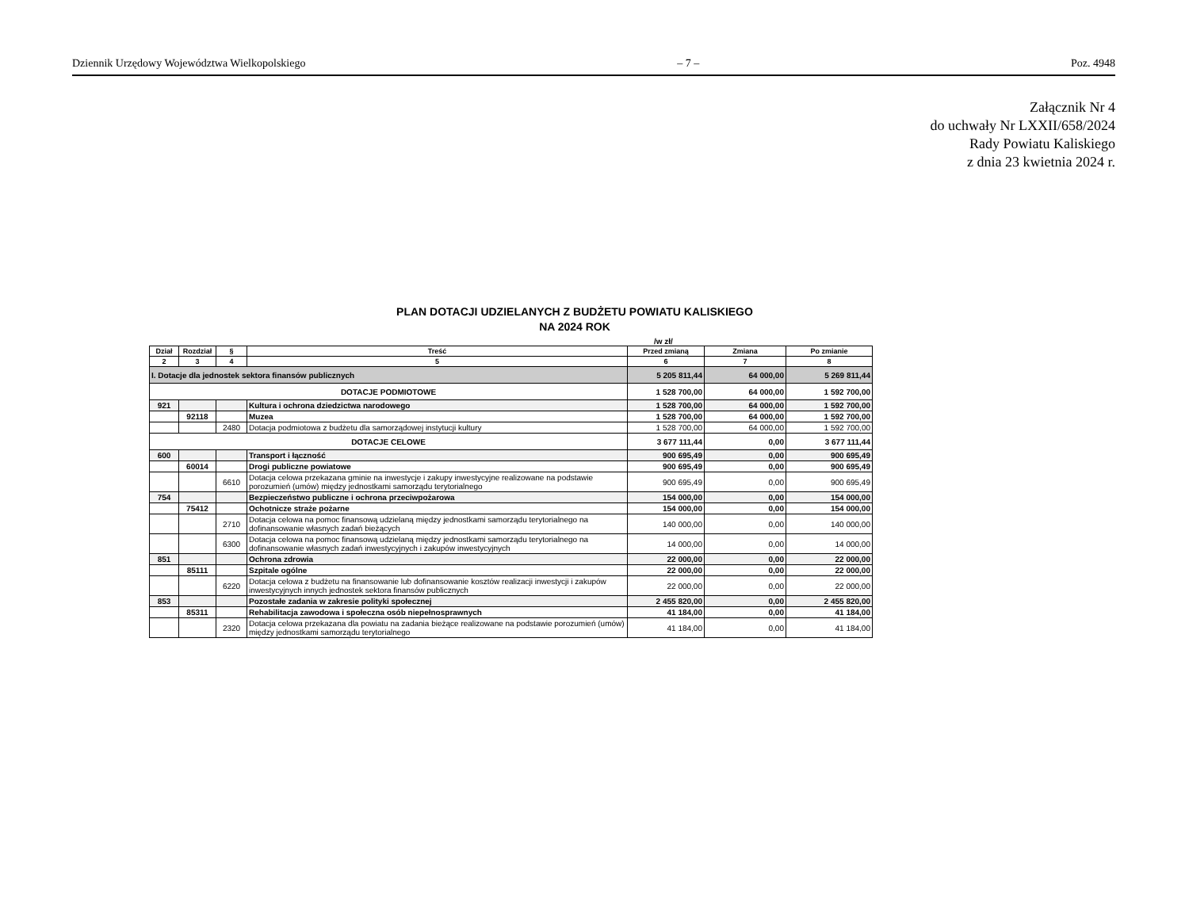Dziennik Urzędowy Województwa Wielkopolskiego – 7 – Poz. 4948
Załącznik Nr 4
do uchwały Nr LXXII/658/2024
Rady Powiatu Kaliskiego
z dnia 23 kwietnia 2024 r.
PLAN DOTACJI UDZIELANYCH Z BUDŻETU POWIATU KALISKIEGO
NA 2024 ROK
/w zł/
| Dział | Rozdział | § | Treść | Przed zmianą | Zmiana | Po zmianie |
| --- | --- | --- | --- | --- | --- | --- |
| 2 | 3 | 4 | 5 | 6 | 7 | 8 |
| I. Dotacje dla jednostek sektora finansów publicznych | | | | 5 205 811,44 | 64 000,00 | 5 269 811,44 |
| DOTACJE PODMIOTOWE | | | | 1 528 700,00 | 64 000,00 | 1 592 700,00 |
| 921 | | | Kultura i ochrona dziedzictwa narodowego | 1 528 700,00 | 64 000,00 | 1 592 700,00 |
| | 92118 | | Muzea | 1 528 700,00 | 64 000,00 | 1 592 700,00 |
| | | 2480 | Dotacja podmiotowa z budżetu dla samorządowej instytucji kultury | 1 528 700,00 | 64 000,00 | 1 592 700,00 |
| DOTACJE CELOWE | | | | 3 677 111,44 | 0,00 | 3 677 111,44 |
| 600 | | | Transport i łączność | 900 695,49 | 0,00 | 900 695,49 |
| | 60014 | | Drogi publiczne powiatowe | 900 695,49 | 0,00 | 900 695,49 |
| | | 6610 | Dotacja celowa przekazana gminie na inwestycje i zakupy inwestycyjne realizowane na podstawie porozumień (umów) między jednostkami samorządu terytorialnego | 900 695,49 | 0,00 | 900 695,49 |
| 754 | | | Bezpieczeństwo publiczne i ochrona przeciwpożarowa | 154 000,00 | 0,00 | 154 000,00 |
| | 75412 | | Ochotnicze straże pożarne | 154 000,00 | 0,00 | 154 000,00 |
| | | 2710 | Dotacja celowa na pomoc finansową udzielaną między jednostkami samorządu terytorialnego na dofinansowanie własnych zadań bieżących | 140 000,00 | 0,00 | 140 000,00 |
| | | 6300 | Dotacja celowa na pomoc finansową udzielaną między jednostkami samorządu terytorialnego na dofinansowanie własnych zadań inwestycyjnych i zakupów inwestycyjnych | 14 000,00 | 0,00 | 14 000,00 |
| 851 | | | Ochrona zdrowia | 22 000,00 | 0,00 | 22 000,00 |
| | 85111 | | Szpitale ogólne | 22 000,00 | 0,00 | 22 000,00 |
| | | 6220 | Dotacja celowa z budżetu na finansowanie lub dofinansowanie kosztów realizacji inwestycji i zakupów inwestycyjnych innych jednostek sektora finansów publicznych | 22 000,00 | 0,00 | 22 000,00 |
| 853 | | | Pozostałe zadania w zakresie polityki społecznej | 2 455 820,00 | 0,00 | 2 455 820,00 |
| | 85311 | | Rehabilitacja zawodowa i społeczna osób niepełnosprawnych | 41 184,00 | 0,00 | 41 184,00 |
| | | 2320 | Dotacja celowa przekazana dla powiatu na zadania bieżące realizowane na podstawie porozumień (umów) między jednostkami samorządu terytorialnego | 41 184,00 | 0,00 | 41 184,00 |